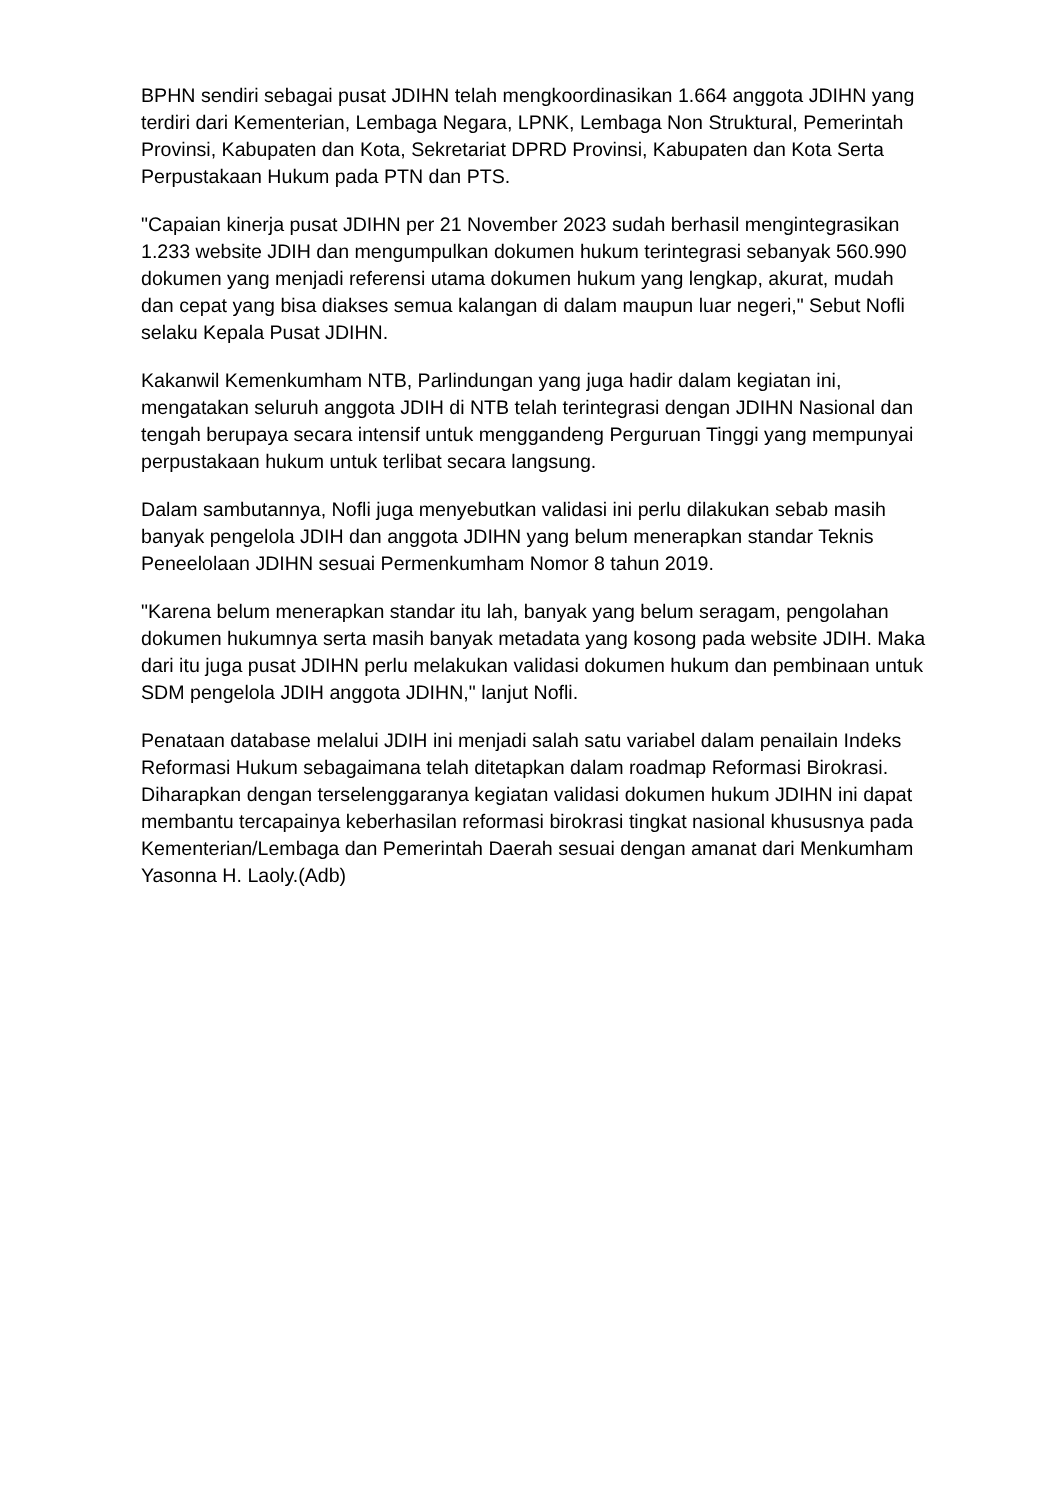BPHN sendiri sebagai pusat JDIHN telah mengkoordinasikan 1.664 anggota JDIHN yang terdiri dari Kementerian, Lembaga Negara, LPNK, Lembaga Non Struktural, Pemerintah Provinsi, Kabupaten dan Kota, Sekretariat DPRD Provinsi, Kabupaten dan Kota Serta Perpustakaan Hukum pada PTN dan PTS.
"Capaian kinerja pusat JDIHN per 21 November 2023 sudah berhasil mengintegrasikan 1.233 website JDIH dan mengumpulkan dokumen hukum terintegrasi sebanyak 560.990 dokumen yang menjadi referensi utama dokumen hukum yang lengkap, akurat, mudah dan cepat yang bisa diakses semua kalangan di dalam maupun luar negeri," Sebut Nofli selaku Kepala Pusat JDIHN.
Kakanwil Kemenkumham NTB, Parlindungan yang juga hadir dalam kegiatan ini, mengatakan seluruh anggota JDIH di NTB telah terintegrasi dengan JDIHN Nasional dan tengah berupaya secara intensif untuk menggandeng Perguruan Tinggi yang mempunyai perpustakaan hukum untuk terlibat secara langsung.
Dalam sambutannya, Nofli juga menyebutkan validasi ini perlu dilakukan sebab masih banyak pengelola JDIH dan anggota JDIHN yang belum menerapkan standar Teknis Peneelolaan JDIHN sesuai Permenkumham Nomor 8 tahun 2019.
"Karena belum menerapkan standar itu lah, banyak yang belum seragam, pengolahan dokumen hukumnya serta masih banyak metadata yang kosong pada website JDIH. Maka dari itu juga pusat JDIHN perlu melakukan validasi dokumen hukum dan pembinaan untuk SDM pengelola JDIH anggota JDIHN," lanjut Nofli.
Penataan database melalui JDIH ini menjadi salah satu variabel dalam penailain Indeks Reformasi Hukum sebagaimana telah ditetapkan dalam roadmap Reformasi Birokrasi. Diharapkan dengan terselenggaranya kegiatan validasi dokumen hukum JDIHN ini dapat membantu tercapainya keberhasilan reformasi birokrasi tingkat nasional khususnya pada Kementerian/Lembaga dan Pemerintah Daerah sesuai dengan amanat dari Menkumham Yasonna H. Laoly.(Adb)